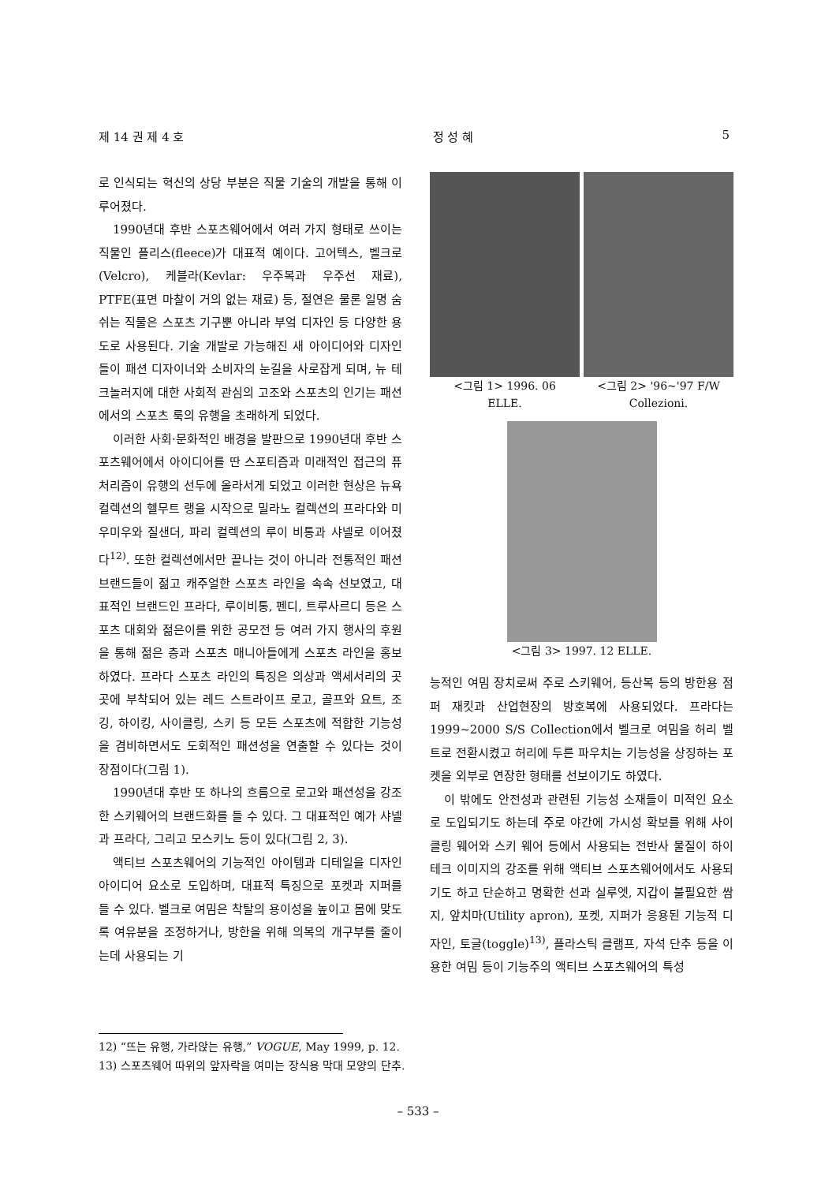제 14 권 제 4 호 정 성 혜 5
로 인식되는 혁신의 상당 부분은 직물 기술의 개발을 통해 이루어졌다.
1990년대 후반 스포츠웨어에서 여러 가지 형태로 쓰이는 직물인 플리스(fleece)가 대표적 예이다. 고어텍스, 벨크로(Velcro), 케블라(Kevlar: 우주복과 우주선 재료), PTFE(표면 마찰이 거의 없는 재료) 등, 절연은 물론 일명 숨쉬는 직물은 스포츠 기구뿐 아니라 부엌 디자인 등 다양한 용도로 사용된다. 기술 개발로 가능해진 새 아이디어와 디자인들이 패션 디자이너와 소비자의 눈길을 사로잡게 되며, 뉴 테크놀러지에 대한 사회적 관심의 고조와 스포츠의 인기는 패션에서의 스포츠 룩의 유행을 초래하게 되었다.
이러한 사회·문화적인 배경을 발판으로 1990년대 후반 스포츠웨어에서 아이디어를 딴 스포티즘과 미래적인 접근의 퓨처리즘이 유행의 선두에 올라서게 되었고 이러한 현상은 뉴욕 컬렉션의 헬무트 랭을 시작으로 밀라노 컬렉션의 프라다와 미우미우와 질샌더, 파리 컬렉션의 루이 비통과 샤넬로 이어졌다<sup>12)</sup>. 또한 컬렉션에서만 끝나는 것이 아니라 전통적인 패션 브랜드들이 젊고 캐주얼한 스포츠 라인을 속속 선보였고, 대표적인 브랜드인 프라다, 루이비통, 펜디, 트루사르디 등은 스포츠 대회와 젊은이를 위한 공모전 등 여러 가지 행사의 후원을 통해 젊은 층과 스포츠 매니아들에게 스포츠 라인을 홍보하였다. 프라다 스포츠 라인의 특징은 의상과 액세서리의 곳곳에 부착되어 있는 레드 스트라이프 로고, 골프와 요트, 조깅, 하이킹, 사이클링, 스키 등 모든 스포츠에 적합한 기능성을 겸비하면서도 도회적인 패션성을 연출할 수 있다는 것이 장점이다(그림 1).
1990년대 후반 또 하나의 흐름으로 로고와 패션성을 강조한 스키웨어의 브랜드화를 들 수 있다. 그 대표적인 예가 샤넬과 프라다, 그리고 모스키노 등이 있다(그림 2, 3).
액티브 스포츠웨어의 기능적인 아이템과 디테일을 디자인 아이디어 요소로 도입하며, 대표적 특징으로 포켓과 지퍼를 들 수 있다. 벨크로 여밈은 착탈의 용이성을 높이고 몸에 맞도록 여유분을 조정하거나, 방한을 위해 의복의 개구부를 줄이는데 사용되는 기
<그림 1> 1996. 06
ELLE.
<그림 2> '96~'97 F/W
Collezioni.
<그림 3> 1997. 12 ELLE.
능적인 여밈 장치로써 주로 스키웨어, 등산복 등의 방한용 점퍼 재킷과 산업현장의 방호복에 사용되었다. 프라다는 1999~2000 S/S Collection에서 벨크로 여밈을 허리 벨트로 전환시켰고 허리에 두른 파우치는 기능성을 상징하는 포켓을 외부로 연장한 형태를 선보이기도 하였다.
이 밖에도 안전성과 관련된 기능성 소재들이 미적인 요소로 도입되기도 하는데 주로 야간에 가시성 확보를 위해 사이클링 웨어와 스키 웨어 등에서 사용되는 전반사 물질이 하이테크 이미지의 강조를 위해 액티브 스포츠웨어에서도 사용되기도 하고 단순하고 명확한 선과 실루엣, 지갑이 불필요한 쌈지, 앞치마(Utility apron), 포켓, 지퍼가 응용된 기능적 디자인, 토글(toggle)<sup>13)</sup>, 플라스틱 클램프, 자석 단추 등을 이용한 여밈 등이 기능주의 액티브 스포츠웨어의 특성
12) “뜨는 유행, 가라앉는 유행,” VOGUE, May 1999, p. 12.
13) 스포츠웨어 따위의 앞자락을 여미는 장식용 막대 모양의 단추.
– 533 –